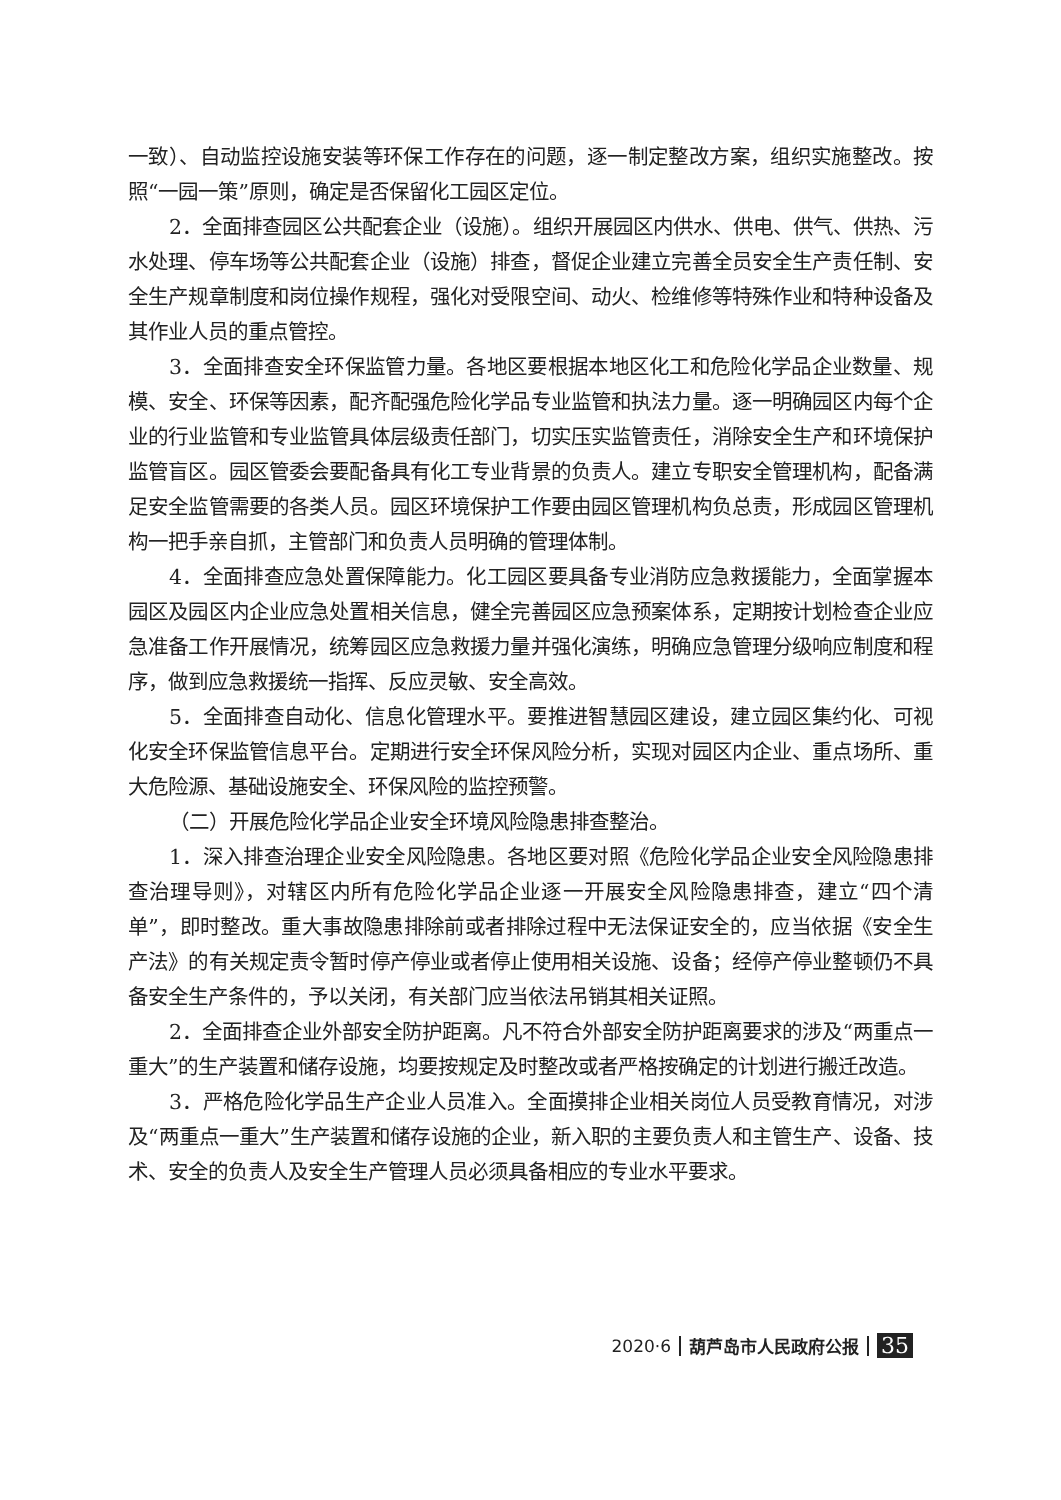一致）、自动监控设施安装等环保工作存在的问题，逐一制定整改方案，组织实施整改。按照“一园一策”原则，确定是否保留化工园区定位。
2．全面排查园区公共配套企业（设施）。组织开展园区内供水、供电、供气、供热、污水处理、停车场等公共配套企业（设施）排查，督促企业建立完善全员安全生产责任制、安全生产规章制度和岗位操作规程，强化对受限空间、动火、检维修等特殊作业和特种设备及其作业人员的重点管控。
3．全面排查安全环保监管力量。各地区要根据本地区化工和危险化学品企业数量、规模、安全、环保等因素，配齐配强危险化学品专业监管和执法力量。逐一明确园区内每个企业的行业监管和专业监管具体层级责任部门，切实压实监管责任，消除安全生产和环境保护监管盲区。园区管委会要配备具有化工专业背景的负责人。建立专职安全管理机构，配备满足安全监管需要的各类人员。园区环境保护工作要由园区管理机构负总责，形成园区管理机构一把手亲自抓，主管部门和负责人员明确的管理体制。
4．全面排查应急处置保障能力。化工园区要具备专业消防应急救援能力，全面掌握本园区及园区内企业应急处置相关信息，健全完善园区应急预案体系，定期按计划检查企业应急准备工作开展情况，统筹园区应急救援力量并强化演练，明确应急管理分级响应制度和程序，做到应急救援统一指挥、反应灵敏、安全高效。
5．全面排查自动化、信息化管理水平。要推进智慧园区建设，建立园区集约化、可视化安全环保监管信息平台。定期进行安全环保风险分析，实现对园区内企业、重点场所、重大危险源、基础设施安全、环保风险的监控预警。
（二）开展危险化学品企业安全环境风险隐患排查整治。
1．深入排查治理企业安全风险隐患。各地区要对照《危险化学品企业安全风险隐患排查治理导则》，对辖区内所有危险化学品企业逐一开展安全风险隐患排查，建立“四个清单”，即时整改。重大事故隐患排除前或者排除过程中无法保证安全的，应当依据《安全生产法》的有关规定责令暂时停产停业或者停止使用相关设施、设备；经停产停业整顿仍不具备安全生产条件的，予以关闭，有关部门应当依法吊销其相关证照。
2．全面排查企业外部安全防护距离。凡不符合外部安全防护距离要求的涉及“两重点一重大”的生产装置和储存设施，均要按规定及时整改或者严格按确定的计划进行搬迁改造。
3．严格危险化学品生产企业人员准入。全面摸排企业相关岗位人员受教育情况，对涉及“两重点一重大”生产装置和储存设施的企业，新入职的主要负责人和主管生产、设备、技术、安全的负责人及安全生产管理人员必须具备相应的专业水平要求。
2020·6 葫芦岛市人民政府公报 35